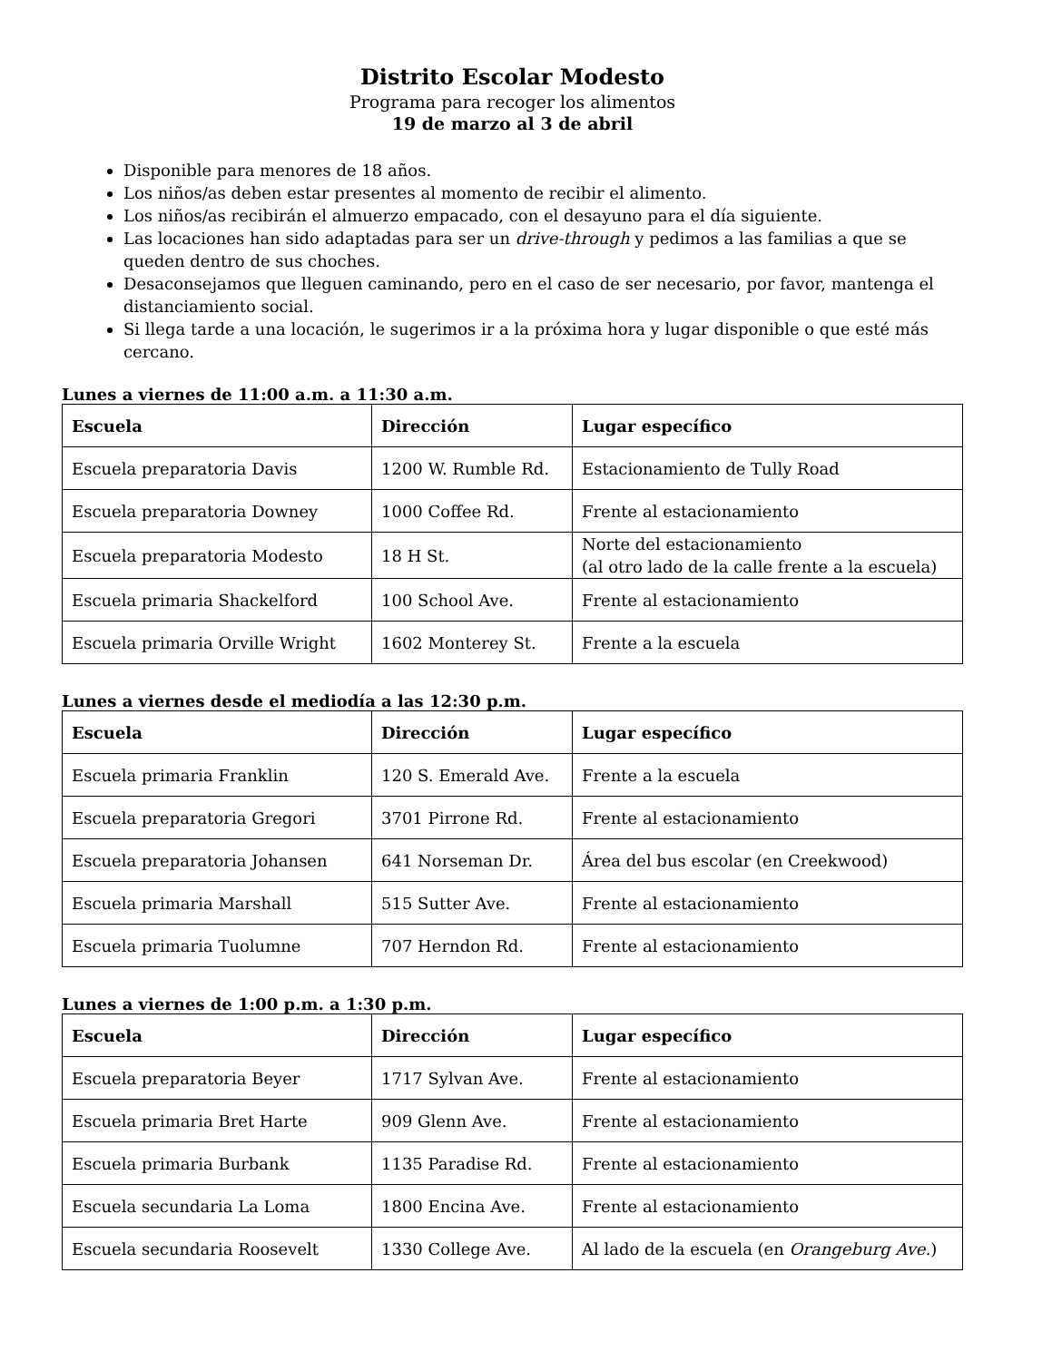Distrito Escolar Modesto
Programa para recoger los alimentos
19 de marzo al 3 de abril
Disponible para menores de 18 años.
Los niños/as deben estar presentes al momento de recibir el alimento.
Los niños/as recibirán el almuerzo empacado, con el desayuno para el día siguiente.
Las locaciones han sido adaptadas para ser un drive-through y pedimos a las familias a que se queden dentro de sus choches.
Desaconsejamos que lleguen caminando, pero en el caso de ser necesario, por favor, mantenga el distanciamiento social.
Si llega tarde a una locación, le sugerimos ir a la próxima hora y lugar disponible o que esté más cercano.
Lunes a viernes de 11:00 a.m. a 11:30 a.m.
| Escuela | Dirección | Lugar específico |
| --- | --- | --- |
| Escuela preparatoria Davis | 1200 W. Rumble Rd. | Estacionamiento de Tully Road |
| Escuela preparatoria Downey | 1000 Coffee Rd. | Frente al estacionamiento |
| Escuela preparatoria Modesto | 18 H St. | Norte del estacionamiento (al otro lado de la calle frente a la escuela) |
| Escuela primaria Shackelford | 100 School Ave. | Frente al estacionamiento |
| Escuela primaria Orville Wright | 1602 Monterey St. | Frente a la escuela |
Lunes a viernes desde el mediodía a las 12:30 p.m.
| Escuela | Dirección | Lugar específico |
| --- | --- | --- |
| Escuela primaria Franklin | 120 S. Emerald Ave. | Frente a la escuela |
| Escuela preparatoria Gregori | 3701 Pirrone Rd. | Frente al estacionamiento |
| Escuela preparatoria Johansen | 641 Norseman Dr. | Área del bus escolar (en Creekwood) |
| Escuela primaria Marshall | 515 Sutter Ave. | Frente al estacionamiento |
| Escuela primaria Tuolumne | 707 Herndon Rd. | Frente al estacionamiento |
Lunes a viernes de 1:00 p.m. a 1:30 p.m.
| Escuela | Dirección | Lugar específico |
| --- | --- | --- |
| Escuela preparatoria Beyer | 1717 Sylvan Ave. | Frente al estacionamiento |
| Escuela primaria Bret Harte | 909 Glenn Ave. | Frente al estacionamiento |
| Escuela primaria Burbank | 1135 Paradise Rd. | Frente al estacionamiento |
| Escuela secundaria La Loma | 1800 Encina Ave. | Frente al estacionamiento |
| Escuela secundaria Roosevelt | 1330 College Ave. | Al lado de la escuela (en Orangeburg Ave. ) |